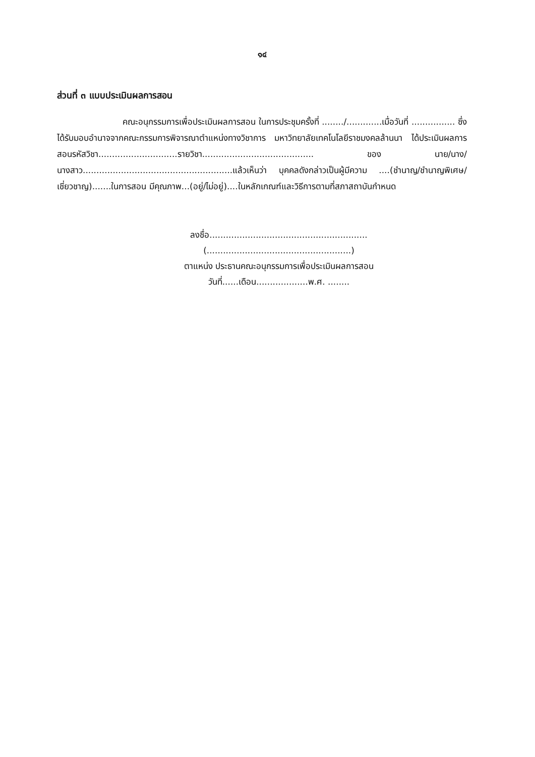๑๔
ส่วนที่ ๓ แบบประเมินผลการสอน
คณะอนุกรรมการเพื่อประเมินผลการสอน ในการประชุมครั้งที่ ......../.............เมื่อวันที่ ................ ซึ่งได้รับมอบอำนาจจากคณะกรรมการพิจารณาตำแหน่งทางวิชาการ มหาวิทยาลัยเทคโนโลยีราชมงคลล้านนา ได้ประเมินผลการสอนรหัสวิชา.............................รายวิชา......................................... ของ นาย/นาง/นางสาว.......................................................แล้วเห็นว่า บุคคลดังกล่าวเป็นผู้มีความ ....(ชำนาญ/ชำนาญพิเศษ/เชี่ยวชาญ).......ในการสอน มีคุณภาพ...(อยู่/ไม่อยู่)....ในหลักเกณฑ์และวิธีการตามที่สภาสถาบันกำหนด
ลงชื่อ..........................................................
(.....................................................)
ตาแหน่ง ประธานคณะอนุกรรมการเพื่อประเมินผลการสอน
วันที่......เดือน...................พ.ศ. ........